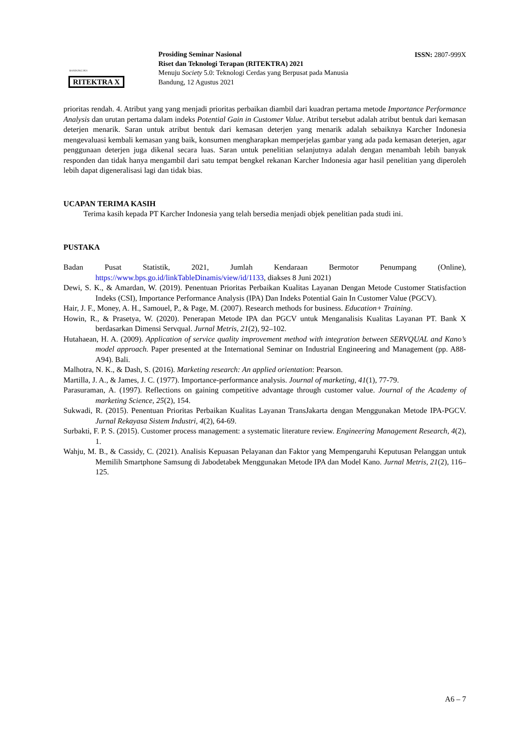BANDUNG 2021
RITEKTRA X
Prosiding Seminar Nasional
Riset dan Teknologi Terapan (RITEKTRA) 2021
Menuju Society 5.0: Teknologi Cerdas yang Berpusat pada Manusia
Bandung, 12 Agustus 2021
ISSN: 2807-999X
prioritas rendah. 4. Atribut yang yang menjadi prioritas perbaikan diambil dari kuadran pertama metode Importance Performance Analysis dan urutan pertama dalam indeks Potential Gain in Customer Value. Atribut tersebut adalah atribut bentuk dari kemasan deterjen menarik. Saran untuk atribut bentuk dari kemasan deterjen yang menarik adalah sebaiknya Karcher Indonesia mengevaluasi kembali kemasan yang baik, konsumen mengharapkan memperjelas gambar yang ada pada kemasan deterjen, agar penggunaan deterjen juga dikenal secara luas. Saran untuk penelitian selanjutnya adalah dengan menambah lebih banyak responden dan tidak hanya mengambil dari satu tempat bengkel rekanan Karcher Indonesia agar hasil penelitian yang diperoleh lebih dapat digeneralisasi lagi dan tidak bias.
UCAPAN TERIMA KASIH
Terima kasih kepada PT Karcher Indonesia yang telah bersedia menjadi objek penelitian pada studi ini.
PUSTAKA
Badan Pusat Statistik, 2021, Jumlah Kendaraan Bermotor Penumpang (Online), https://www.bps.go.id/linkTableDinamis/view/id/1133, diakses 8 Juni 2021)
Dewi, S. K., & Amardan, W. (2019). Penentuan Prioritas Perbaikan Kualitas Layanan Dengan Metode Customer Statisfaction Indeks (CSI), Importance Performance Analysis (IPA) Dan Indeks Potential Gain In Customer Value (PGCV).
Hair, J. F., Money, A. H., Samouel, P., & Page, M. (2007). Research methods for business. Education+ Training.
Howin, R., & Prasetya, W. (2020). Penerapan Metode IPA dan PGCV untuk Menganalisis Kualitas Layanan PT. Bank X berdasarkan Dimensi Servqual. Jurnal Metris, 21(2), 92–102.
Hutahaean, H. A. (2009). Application of service quality improvement method with integration between SERVQUAL and Kano’s model approach. Paper presented at the International Seminar on Industrial Engineering and Management (pp. A88-A94). Bali.
Malhotra, N. K., & Dash, S. (2016). Marketing research: An applied orientation: Pearson.
Martilla, J. A., & James, J. C. (1977). Importance-performance analysis. Journal of marketing, 41(1), 77-79.
Parasuraman, A. (1997). Reflections on gaining competitive advantage through customer value. Journal of the Academy of marketing Science, 25(2), 154.
Sukwadi, R. (2015). Penentuan Prioritas Perbaikan Kualitas Layanan TransJakarta dengan Menggunakan Metode IPA-PGCV. Jurnal Rekayasa Sistem Industri, 4(2), 64-69.
Surbakti, F. P. S. (2015). Customer process management: a systematic literature review. Engineering Management Research, 4(2), 1.
Wahju, M. B., & Cassidy, C. (2021). Analisis Kepuasan Pelayanan dan Faktor yang Mempengaruhi Keputusan Pelanggan untuk Memilih Smartphone Samsung di Jabodetabek Menggunakan Metode IPA dan Model Kano. Jurnal Metris, 21(2), 116–125.
A6 – 7